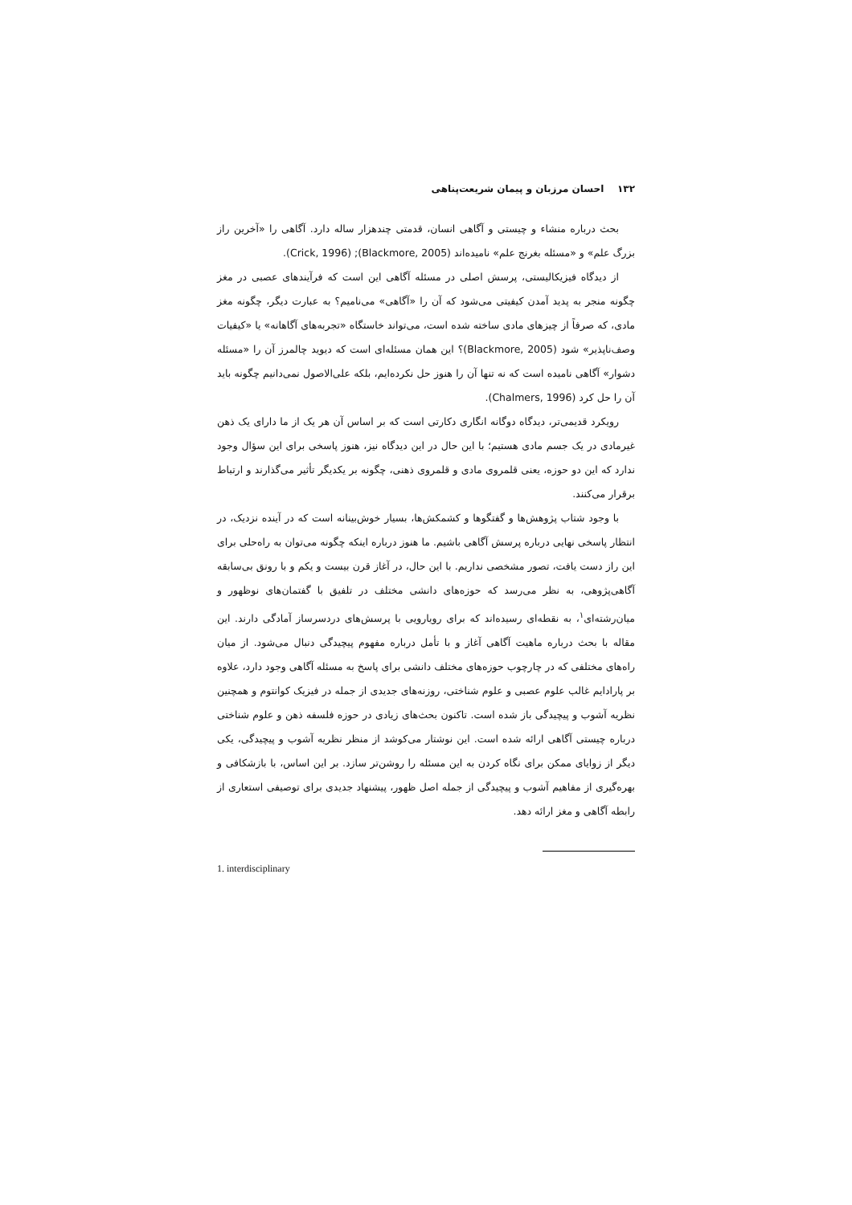۱۳۲ احسان مرزبان و پیمان شریعت‌پناهی
بحث درباره منشاء و چیستی و آگاهی انسان، قدمتی چندهزار ساله دارد. آگاهی را «آخرین راز بزرگ علم» و «مسئله بغرنج علم» نامیده‌اند (Blackmore, 2005); (Crick, 1996).
از دیدگاه فیزیکالیستی، پرسش اصلی در مسئله آگاهی این است که فرآیندهای عصبی در مغز چگونه منجر به پدید آمدن کیفیتی می‌شود که آن را «آگاهی» می‌نامیم؟ به عبارت دیگر، چگونه مغز مادی، که صرفاً از چیزهای مادی ساخته شده است، می‌تواند خاستگاه «تجربه‌های آگاهانه» یا «کیفیات وصف‌ناپذیر» شود (Blackmore, 2005)؟ این همان مسئله‌ای است که دیوید چالمرز آن را «مسئله دشوار» آگاهی نامیده است که نه تنها آن را هنوز حل نکرده‌ایم، بلکه علی‌الاصول نمی‌دانیم چگونه باید آن را حل کرد (Chalmers, 1996).
رویکرد قدیمی‌تر، دیدگاه دوگانه انگاری دکارتی است که بر اساس آن هر یک از ما دارای یک ذهن غیرمادی در یک جسم مادی هستیم؛ با این حال در این دیدگاه نیز، هنوز پاسخی برای این سؤال وجود ندارد که این دو حوزه، یعنی قلمروی مادی و قلمروی ذهنی، چگونه بر یکدیگر تأثیر می‌گذارند و ارتباط برقرار می‌کنند.
با وجود شتاب پژوهش‌ها و گفتگوها و کشمکش‌ها، بسیار خوش‌بینانه است که در آینده نزدیک، در انتظار پاسخی نهایی درباره پرسش آگاهی باشیم. ما هنوز درباره اینکه چگونه می‌توان به راه‌حلی برای این راز دست یافت، تصور مشخصی نداریم. با این حال، در آغاز قرن بیست و یکم و با رونق بی‌سابقه آگاهی‌پژوهی، به نظر می‌رسد که حوزه‌های دانشی مختلف در تلفیق با گفتمان‌های نوظهور و میان‌رشته‌ای<sup>۱</sup>، به نقطه‌ای رسیده‌اند که برای رویارویی با پرسش‌های دردسرساز آمادگی دارند. این مقاله با بحث درباره ماهیت آگاهی آغاز و با تأمل درباره مفهوم پیچیدگی دنبال می‌شود. از میان راه‌های مختلفی که در چارچوب حوزه‌های مختلف دانشی برای پاسخ به مسئله آگاهی وجود دارد، علاوه بر پارادایم غالب علوم عصبی و علوم شناختی، روزنه‌های جدیدی از جمله در فیزیک کوانتوم و همچنین نظریه آشوب و پیچیدگی باز شده است. تاکنون بحث‌های زیادی در حوزه فلسفه ذهن و علوم شناختی درباره چیستی آگاهی ارائه شده است. این نوشتار می‌کوشد از منظر نظریه آشوب و پیچیدگی، یکی دیگر از زوایای ممکن برای نگاه کردن به این مسئله را روشن‌تر سازد. بر این اساس، با بازشکافی و بهره‌گیری از مفاهیم آشوب و پیچیدگی از جمله اصل ظهور، پیشنهاد جدیدی برای توصیفی استعاری از رابطه آگاهی و مغز ارائه دهد.
1. interdisciplinary